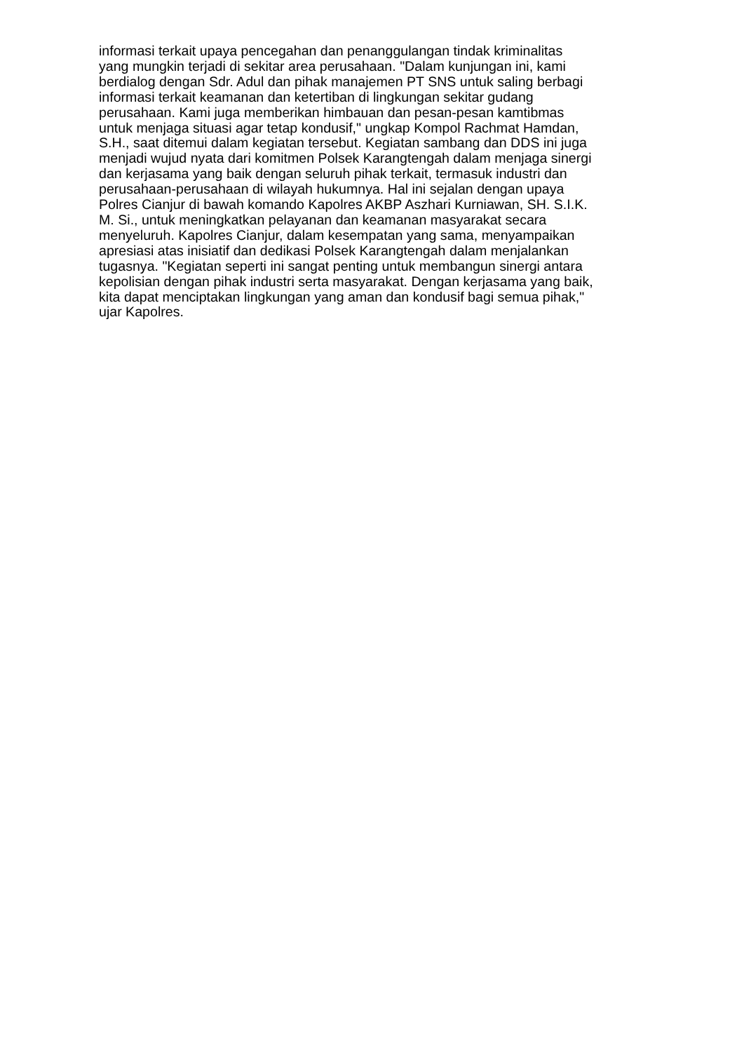informasi terkait upaya pencegahan dan penanggulangan tindak kriminalitas
yang mungkin terjadi di sekitar area perusahaan. "Dalam kunjungan ini, kami
berdialog dengan Sdr. Adul dan pihak manajemen PT SNS untuk saling berbagi
informasi terkait keamanan dan ketertiban di lingkungan sekitar gudang
perusahaan. Kami juga memberikan himbauan dan pesan-pesan kamtibmas
untuk menjaga situasi agar tetap kondusif," ungkap Kompol Rachmat Hamdan,
S.H., saat ditemui dalam kegiatan tersebut. Kegiatan sambang dan DDS ini juga
menjadi wujud nyata dari komitmen Polsek Karangtengah dalam menjaga sinergi
dan kerjasama yang baik dengan seluruh pihak terkait, termasuk industri dan
perusahaan-perusahaan di wilayah hukumnya. Hal ini sejalan dengan upaya
Polres Cianjur di bawah komando Kapolres AKBP Aszhari Kurniawan, SH. S.I.K.
M. Si., untuk meningkatkan pelayanan dan keamanan masyarakat secara
menyeluruh. Kapolres Cianjur, dalam kesempatan yang sama, menyampaikan
apresiasi atas inisiatif dan dedikasi Polsek Karangtengah dalam menjalankan
tugasnya. "Kegiatan seperti ini sangat penting untuk membangun sinergi antara
kepolisian dengan pihak industri serta masyarakat. Dengan kerjasama yang baik,
kita dapat menciptakan lingkungan yang aman dan kondusif bagi semua pihak,"
ujar Kapolres.